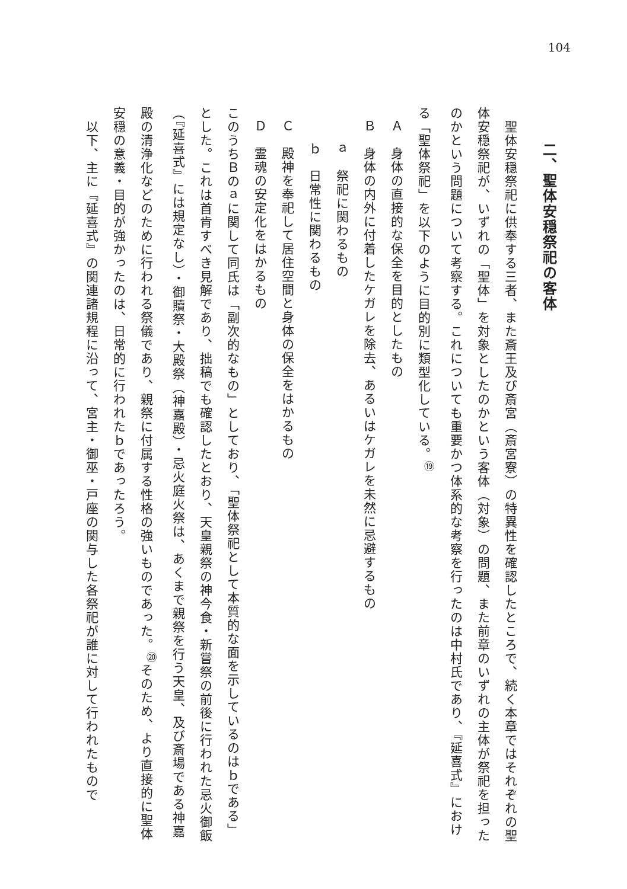104
二、聖体安穏祭祀の客体
　聖体安穏祭祀に供奉する三者、また斎王及び斎宮（斎宮寮）の特異性を確認したところで、続く本章ではそれぞれの聖体安穏祭祀が、いずれの「聖体」を対象としたのかという客体（対象）の問題、また前章のいずれの主体が祭祀を担ったのかという問題について考察する。これについても重要かつ体系的な考察を行ったのは中村氏であり、『延喜式』における「聖体祭祀」を以下のように目的別に類型化している。<sup>⑲</sup>
Ａ　身体の直接的な保全を目的としたもの
Ｂ　身体の内外に付着したケガレを除去、あるいはケガレを未然に忌避するもの
ａ　祭祀に関わるもの
ｂ　日常性に関わるもの
Ｃ　殿神を奉祀して居住空間と身体の保全をはかるもの
Ｄ　霊魂の安定化をはかるもの
このうちＢのａに関して同氏は「副次的なもの」としており、「聖体祭祀として本質的な面を示しているのはｂである」とした。これは首肯すべき見解であり、拙稿でも確認したとおり、天皇親祭の神今食・新嘗祭の前後に行われた忌火御飯（『延喜式』には規定なし）・御贖祭・大殿祭（神嘉殿）・忌火庭火祭は、あくまで親祭を行う天皇、及び斎場である神嘉殿の清浄化などのために行われる祭儀であり、親祭に付属する性格の強いものであった。<sup>⑳</sup>そのため、より直接的に聖体安穏の意義・目的が強かったのは、日常的に行われたｂであったろう。
　以下、主に『延喜式』の関連諸規程に沿って、宮主・御巫・戸座の関与した各祭祀が誰に対して行われたもので